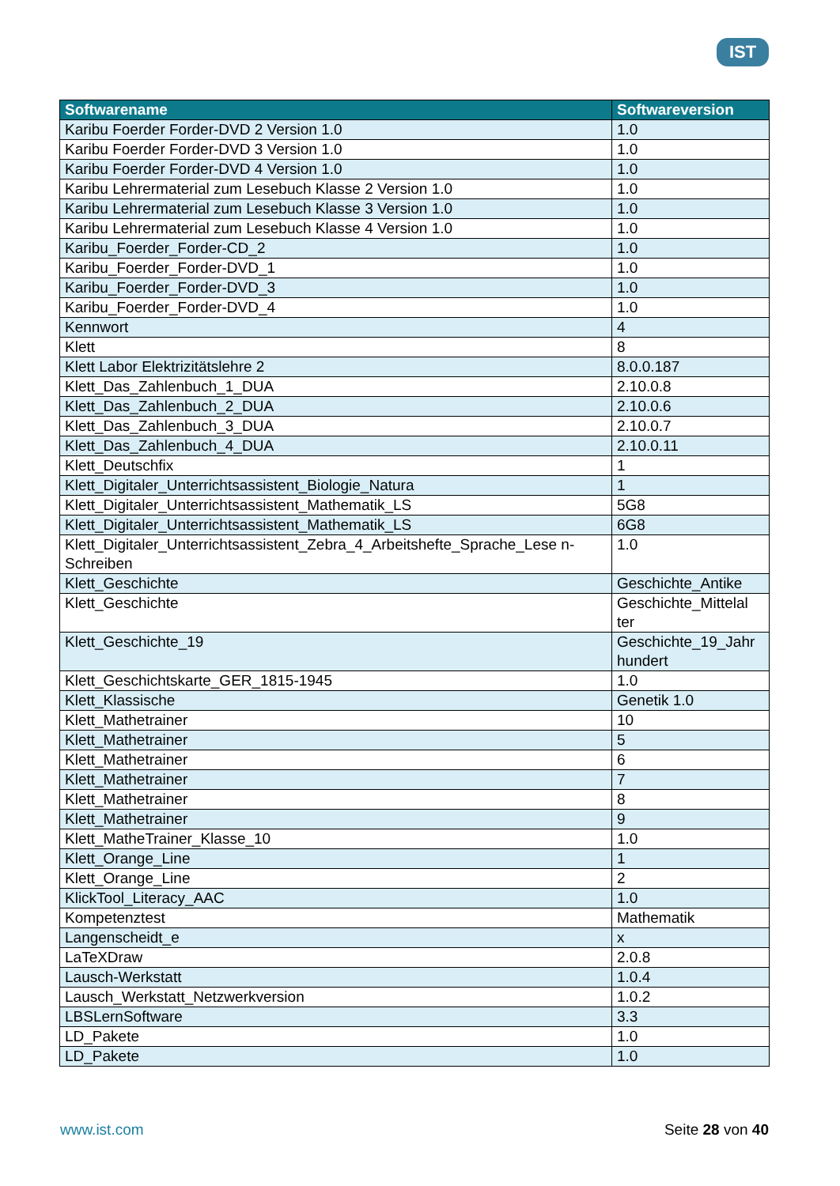IST
| Softwarename | Softwareversion |
| --- | --- |
| Karibu Foerder Forder-DVD 2 Version 1.0 | 1.0 |
| Karibu Foerder Forder-DVD 3 Version 1.0 | 1.0 |
| Karibu Foerder Forder-DVD 4 Version 1.0 | 1.0 |
| Karibu Lehrermaterial zum Lesebuch Klasse 2 Version 1.0 | 1.0 |
| Karibu Lehrermaterial zum Lesebuch Klasse 3 Version 1.0 | 1.0 |
| Karibu Lehrermaterial zum Lesebuch Klasse 4 Version 1.0 | 1.0 |
| Karibu_Foerder_Forder-CD_2 | 1.0 |
| Karibu_Foerder_Forder-DVD_1 | 1.0 |
| Karibu_Foerder_Forder-DVD_3 | 1.0 |
| Karibu_Foerder_Forder-DVD_4 | 1.0 |
| Kennwort | 4 |
| Klett | 8 |
| Klett Labor Elektrizitätslehre 2 | 8.0.0.187 |
| Klett_Das_Zahlenbuch_1_DUA | 2.10.0.8 |
| Klett_Das_Zahlenbuch_2_DUA | 2.10.0.6 |
| Klett_Das_Zahlenbuch_3_DUA | 2.10.0.7 |
| Klett_Das_Zahlenbuch_4_DUA | 2.10.0.11 |
| Klett_Deutschfix | 1 |
| Klett_Digitaler_Unterrichtsassistent_Biologie_Natura | 1 |
| Klett_Digitaler_Unterrichtsassistent_Mathematik_LS | 5G8 |
| Klett_Digitaler_Unterrichtsassistent_Mathematik_LS | 6G8 |
| Klett_Digitaler_Unterrichtsassistent_Zebra_4_Arbeitshefte_Sprache_Lese n-Schreiben | 1.0 |
| Klett_Geschichte | Geschichte_Antike |
| Klett_Geschichte | Geschichte_Mittelal ter |
| Klett_Geschichte_19 | Geschichte_19_Jahr hundert |
| Klett_Geschichtskarte_GER_1815-1945 | 1.0 |
| Klett_Klassische | Genetik 1.0 |
| Klett_Mathetrainer | 10 |
| Klett_Mathetrainer | 5 |
| Klett_Mathetrainer | 6 |
| Klett_Mathetrainer | 7 |
| Klett_Mathetrainer | 8 |
| Klett_Mathetrainer | 9 |
| Klett_MatheTrainer_Klasse_10 | 1.0 |
| Klett_Orange_Line | 1 |
| Klett_Orange_Line | 2 |
| KlickTool_Literacy_AAC | 1.0 |
| Kompetenztest | Mathematik |
| Langenscheidt_e | x |
| LaTeXDraw | 2.0.8 |
| Lausch-Werkstatt | 1.0.4 |
| Lausch_Werkstatt_Netzwerkversion | 1.0.2 |
| LBSLernSoftware | 3.3 |
| LD_Pakete | 1.0 |
| LD_Pakete | 1.0 |
www.ist.com Seite 28 von 40